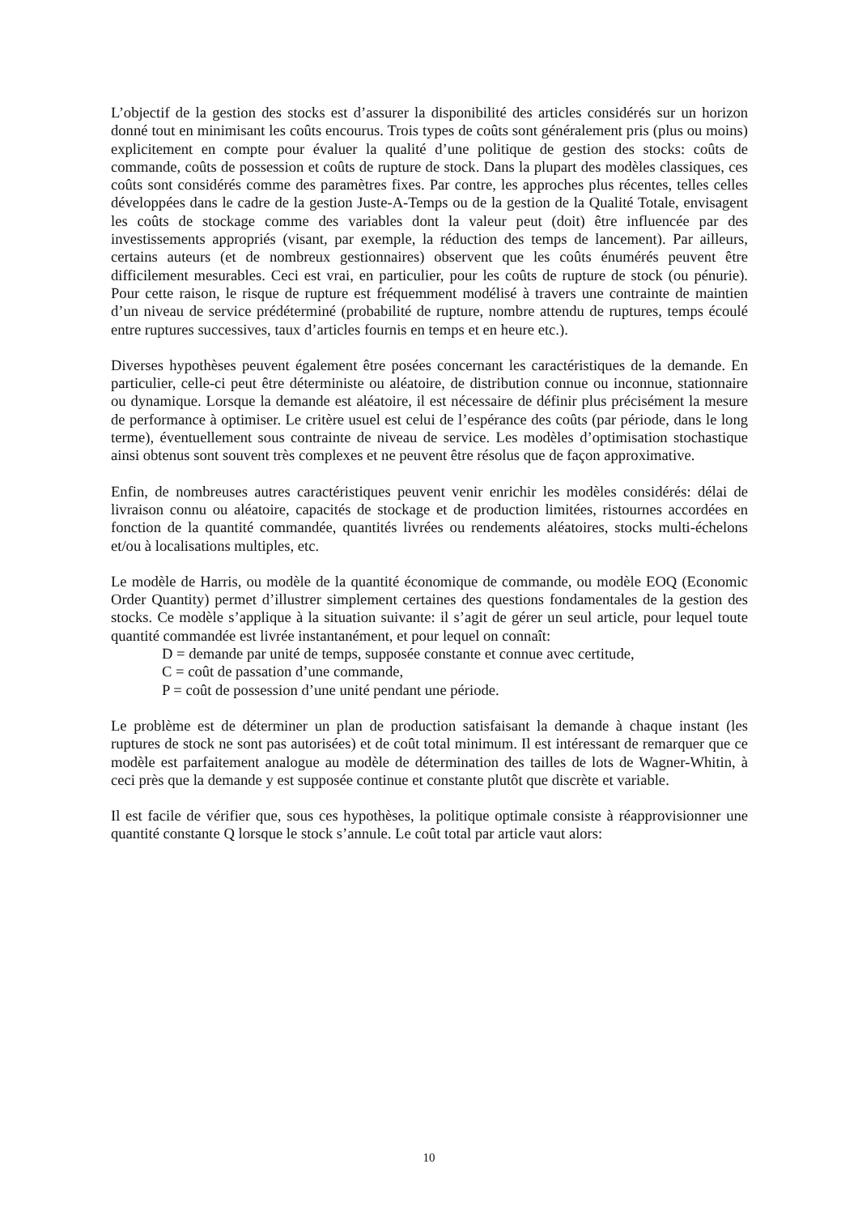L’objectif de la gestion des stocks est d’assurer la disponibilité des articles considérés sur un horizon donné tout en minimisant les coûts encourus. Trois types de coûts sont généralement pris (plus ou moins) explicitement en compte pour évaluer la qualité d’une politique de gestion des stocks: coûts de commande, coûts de possession et coûts de rupture de stock. Dans la plupart des modèles classiques, ces coûts sont considérés comme des paramètres fixes. Par contre, les approches plus récentes, telles celles développées dans le cadre de la gestion Juste-A-Temps ou de la gestion de la Qualité Totale, envisagent les coûts de stockage comme des variables dont la valeur peut (doit) être influencée par des investissements appropriés (visant, par exemple, la réduction des temps de lancement). Par ailleurs, certains auteurs (et de nombreux gestionnaires) observent que les coûts énumérés peuvent être difficilement mesurables. Ceci est vrai, en particulier, pour les coûts de rupture de stock (ou pénurie). Pour cette raison, le risque de rupture est fréquemment modélisé à travers une contrainte de maintien d’un niveau de service prédéterminé (probabilité de rupture, nombre attendu de ruptures, temps écoulé entre ruptures successives, taux d’articles fournis en temps et en heure etc.).
Diverses hypothèses peuvent également être posées concernant les caractéristiques de la demande. En particulier, celle-ci peut être déterministe ou aléatoire, de distribution connue ou inconnue, stationnaire ou dynamique. Lorsque la demande est aléatoire, il est nécessaire de définir plus précisément la mesure de performance à optimiser. Le critère usuel est celui de l’espérance des coûts (par période, dans le long terme), éventuellement sous contrainte de niveau de service. Les modèles d’optimisation stochastique ainsi obtenus sont souvent très complexes et ne peuvent être résolus que de façon approximative.
Enfin, de nombreuses autres caractéristiques peuvent venir enrichir les modèles considérés: délai de livraison connu ou aléatoire, capacités de stockage et de production limitées, ristournes accordées en fonction de la quantité commandée, quantités livrées ou rendements aléatoires, stocks multi-échelons et/ou à localisations multiples, etc.
Le modèle de Harris, ou modèle de la quantité économique de commande, ou modèle EOQ (Economic Order Quantity) permet d’illustrer simplement certaines des questions fondamentales de la gestion des stocks. Ce modèle s’applique à la situation suivante: il s’agit de gérer un seul article, pour lequel toute quantité commandée est livrée instantanément, et pour lequel on connaît:
D = demande par unité de temps, supposée constante et connue avec certitude,
C = coût de passation d’une commande,
P = coût de possession d’une unité pendant une période.
Le problème est de déterminer un plan de production satisfaisant la demande à chaque instant (les ruptures de stock ne sont pas autorisées) et de coût total minimum. Il est intéressant de remarquer que ce modèle est parfaitement analogue au modèle de détermination des tailles de lots de Wagner-Whitin, à ceci près que la demande y est supposée continue et constante plutôt que discrète et variable.
Il est facile de vérifier que, sous ces hypothèses, la politique optimale consiste à réapprovisionner une quantité constante Q lorsque le stock s’annule. Le coût total par article vaut alors:
10